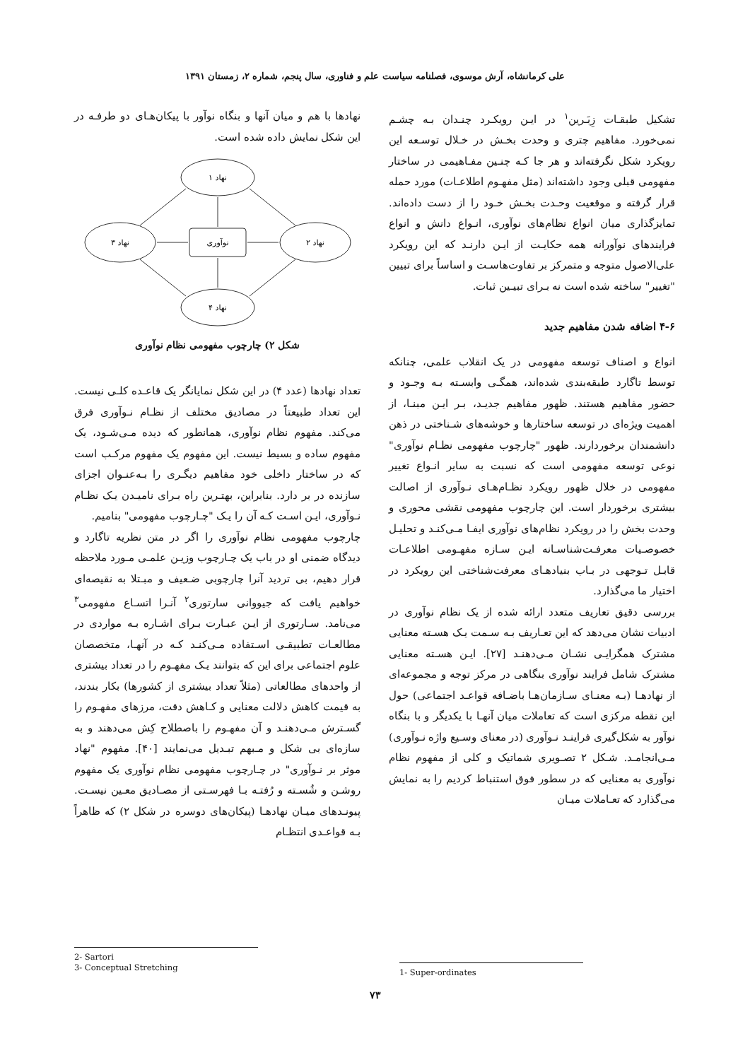علی کرمانشاه، آرش موسوی، فصلنامه سیاست علم و فناوری، سال پنجم، شماره ۲، زمستان ۱۳۹۱
تشکیل طبقـات زِبَـرین<sup>۱</sup> در ایـن رویکـرد چنـدان بـه چشـم نمی‌خورد. مفاهیم چتری و وحدت بخـش در خـلال توسـعه این رویکرد شکل نگرفته‌اند و هر جا کـه چنـین مفـاهیمی در ساختار مفهومی قبلی وجود داشته‌اند (مثل مفهـوم اطلاعـات) مورد حمله قرار گرفته و موقعیت وحـدت بخـش خـود را از دست داده‌اند. تمایزگذاری میان انواع نظام‌های نوآوری، انـواع دانش و انواع فرایندهای نوآورانه همه حکایـت از ایـن دارنـد که این رویکرد علی‌الاصول متوجه و متمرکز بر تفاوت‌هاسـت و اساساً برای تبیین "تغییر" ساخته شده است نه بـرای تبیـین ثبات.
۴-۶ اضافه شدن مفاهیم جدید
انواع و اصناف توسعه مفهومی در یک انقلاب علمی، چنانکه توسط تاگارد طبقه‌بندی شده‌اند، همگـی وابسـته بـه وجـود و حضور مفاهیم هستند. ظهور مفاهیم جدیـد، بـر ایـن مبنـا، از اهمیت ویژه‌ای در توسعه ساختارها و خوشه‌های شـناختی در ذهن دانشمندان برخوردارند. ظهور "چارچوب مفهومی نظـام نوآوری" نوعی توسعه مفهومی است که نسبت به سایر انـواع تغییر مفهومی در خلال ظهور رویکرد نظـام‌هـای نـوآوری از اصالت بیشتری برخوردار است. این چارچوب مفهومی نقشی محوری و وحدت بخش را در رویکرد نظام‌های نوآوری ایفـا مـی‌کنـد و تحلیـل خصوصـیات معرفـت‌شناسـانه ایـن سـازه مفهـومی اطلاعـات قابـل تـوجهی در بـاب بنیادهـای معرفت‌شناختی این رویکرد در اختیار ما می‌گذارد.
بررسی دقیق تعاریف متعدد ارائه شده از یک نظام نوآوری در ادبیات نشان می‌دهد که این تعـاریف بـه سـمت یـک هسـته معنایی مشترک همگرایـی نشـان مـی‌دهنـد [۲۷]. ایـن هسـته معنایی مشترک شامل فرایند نوآوری بنگاهی در مرکز توجه و مجموعه‌ای از نهادهـا (بـه معنـای سـازمان‌هـا باضـافه قواعـد اجتماعی) حول این نقطه مرکزی است که تعاملات میان آنهـا با یکدیگر و با بنگاه نوآور به شکل‌گیری فراینـد نـوآوری (در معنای وسـیع واژه نـوآوری) مـی‌انجامـد. شـکل ۲ تصـویری شماتیک و کلی از مفهوم نظام نوآوری به معنایی که در سطور فوق استنباط کردیم را به نمایش می‌گذارد که تعـاملات میـان
نهادها با هم و میان آنها و بنگاه نوآور با پیکان‌هـای دو طرفـه در این شکل نمایش داده شده است.
نهاد ۱
نهاد ۴
نهاد ۳
نهاد ۲
نوآوری
شکل ۲) چارچوب مفهومی نظام نوآوری
تعداد نهادها (عدد ۴) در این شکل نمایانگر یک قاعـده کلـی نیست. این تعداد طبیعتاً در مصادیق مختلف از نظـام نـوآوری فرق می‌کند. مفهوم نظام نوآوری، همانطور که دیده مـی‌شـود، یک مفهوم ساده و بسیط نیست. این مفهوم یک مفهوم مرکـب است که در ساختار داخلی خود مفاهیم دیگـری را بـه‌عنـوان اجزای سازنده در بر دارد. بنابراین، بهتـرین راه بـرای نامیـدن یـک نظـام نـوآوری، ایـن اسـت کـه آن را یـک "چـارچوب مفهومی" بنامیم.
چارچوب مفهومی نظام نوآوری را اگر در متن نظریه تاگارد و دیدگاه ضمنی او در باب یک چـارچوب وزیـن علمـی مـورد ملاحظه قرار دهیم، بی تردید آنرا چارچوبی ضـعیف و مبـتلا به نقیصه‌ای خواهیم یافت که جیووانی سارتوری<sup>۲</sup> آنـرا اتسـاع مفهومی<sup>۳</sup> می‌نامد. سـارتوری از ایـن عبـارت بـرای اشـاره بـه مواردی در مطالعـات تطبیقـی اسـتفاده مـی‌کنـد کـه در آنهـا، متخصصان علوم اجتماعی برای این که بتوانند یـک مفهـوم را در تعداد بیشتری از واحدهای مطالعاتی (مثلاً تعداد بیشتری از کشورها) بکار بندند، به قیمت کاهش دلالت معنایی و کـاهش دقت، مرزهای مفهـوم را گسـترش مـی‌دهنـد و آن مفهـوم را باصطلاح کِش می‌دهند و به سازه‌ای بی شکل و مـبهم تبـدیل می‌نمایند [۴۰]. مفهوم "نهاد موثر بر نـوآوری" در چـارچوب مفهومی نظام نوآوری یک مفهوم روشـن و شُسـته و رُفتـه بـا فهرسـتی از مصـادیق معـین نیسـت. پیونـدهای میـان نهادهـا (پیکان‌های دوسره در شکل ۲) که ظاهراً بـه قواعـدی انتظـام
2- Sartori
3- Conceptual Stretching
1- Super-ordinates
۷۳